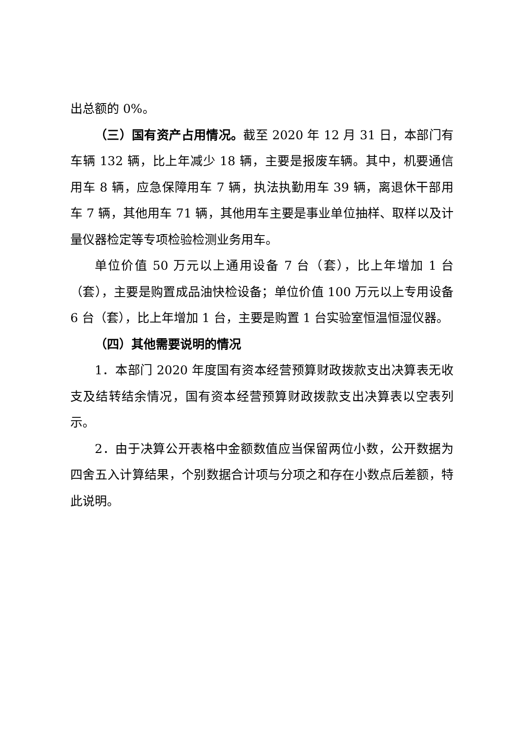出总额的 0%。
（三）国有资产占用情况。截至 2020 年 12 月 31 日，本部门有车辆 132 辆，比上年减少 18 辆，主要是报废车辆。其中，机要通信用车 8 辆，应急保障用车 7 辆，执法执勤用车 39 辆，离退休干部用车 7 辆，其他用车 71 辆，其他用车主要是事业单位抽样、取样以及计量仪器检定等专项检验检测业务用车。
单位价值 50 万元以上通用设备 7 台（套），比上年增加 1 台（套），主要是购置成品油快检设备；单位价值 100 万元以上专用设备 6 台（套），比上年增加 1 台，主要是购置 1 台实验室恒温恒湿仪器。
（四）其他需要说明的情况
1．本部门 2020 年度国有资本经营预算财政拨款支出决算表无收支及结转结余情况，国有资本经营预算财政拨款支出决算表以空表列示。
2．由于决算公开表格中金额数值应当保留两位小数，公开数据为四舍五入计算结果，个别数据合计项与分项之和存在小数点后差额，特此说明。